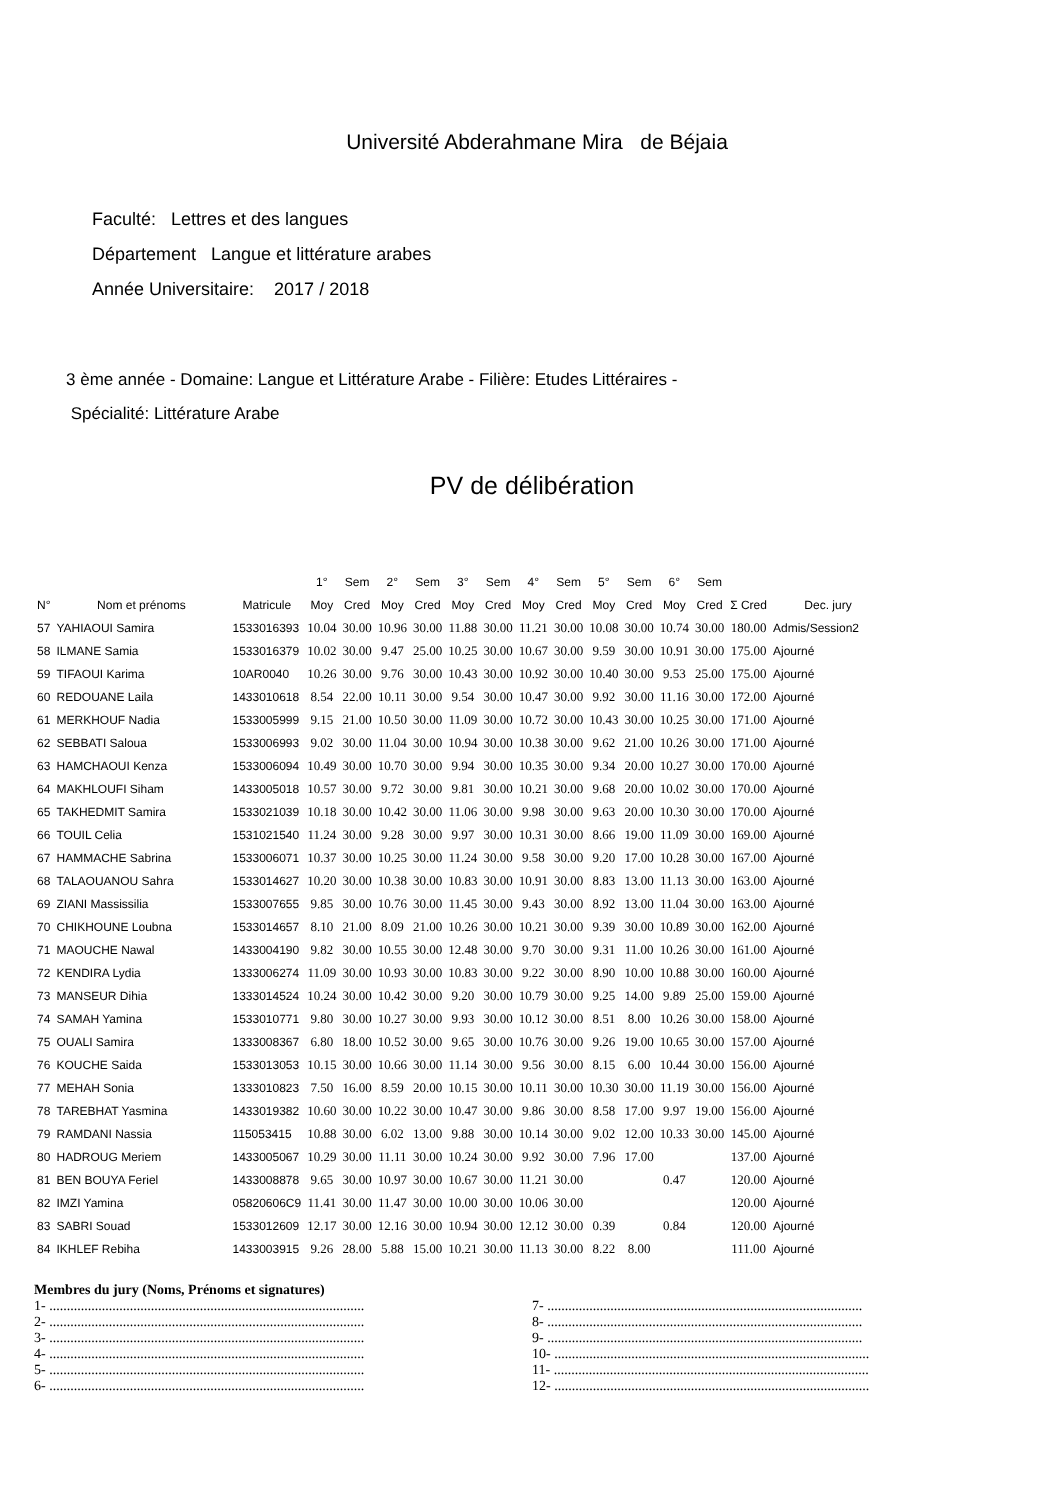Université Abderahmane Mira de Béjaia
Faculté: Lettres et des langues
Département Langue et littérature arabes
Année Universitaire: 2017 / 2018
3 ème année - Domaine: Langue et Littérature Arabe - Filière: Etudes Littéraires -
Spécialité: Littérature Arabe
PV de délibération
| | | | 1° | Sem | 2° | Sem | 3° | Sem | 4° | Sem | 5° | Sem | 6° | Sem | | |
| --- | --- | --- | --- | --- | --- | --- | --- | --- | --- | --- | --- | --- | --- | --- | --- | --- |
| N° | Nom et prénoms | Matricule | Moy | Cred | Moy | Cred | Moy | Cred | Moy | Cred | Moy | Cred | Moy | Cred | Σ Cred | Dec. jury |
| 57 | YAHIAOUI Samira | 1533016393 | 10.04 | 30.00 | 10.96 | 30.00 | 11.88 | 30.00 | 11.21 | 30.00 | 10.08 | 30.00 | 10.74 | 30.00 | 180.00 | Admis/Session2 |
| 58 | ILMANE Samia | 1533016379 | 10.02 | 30.00 | 9.47 | 25.00 | 10.25 | 30.00 | 10.67 | 30.00 | 9.59 | 30.00 | 10.91 | 30.00 | 175.00 | Ajourné |
| 59 | TIFAOUI Karima | 10AR0040 | 10.26 | 30.00 | 9.76 | 30.00 | 10.43 | 30.00 | 10.92 | 30.00 | 10.40 | 30.00 | 9.53 | 25.00 | 175.00 | Ajourné |
| 60 | REDOUANE Laila | 1433010618 | 8.54 | 22.00 | 10.11 | 30.00 | 9.54 | 30.00 | 10.47 | 30.00 | 9.92 | 30.00 | 11.16 | 30.00 | 172.00 | Ajourné |
| 61 | MERKHOUF Nadia | 1533005999 | 9.15 | 21.00 | 10.50 | 30.00 | 11.09 | 30.00 | 10.72 | 30.00 | 10.43 | 30.00 | 10.25 | 30.00 | 171.00 | Ajourné |
| 62 | SEBBATI Saloua | 1533006993 | 9.02 | 30.00 | 11.04 | 30.00 | 10.94 | 30.00 | 10.38 | 30.00 | 9.62 | 21.00 | 10.26 | 30.00 | 171.00 | Ajourné |
| 63 | HAMCHAOUI Kenza | 1533006094 | 10.49 | 30.00 | 10.70 | 30.00 | 9.94 | 30.00 | 10.35 | 30.00 | 9.34 | 20.00 | 10.27 | 30.00 | 170.00 | Ajourné |
| 64 | MAKHLOUFI Siham | 1433005018 | 10.57 | 30.00 | 9.72 | 30.00 | 9.81 | 30.00 | 10.21 | 30.00 | 9.68 | 20.00 | 10.02 | 30.00 | 170.00 | Ajourné |
| 65 | TAKHEDMIT Samira | 1533021039 | 10.18 | 30.00 | 10.42 | 30.00 | 11.06 | 30.00 | 9.98 | 30.00 | 9.63 | 20.00 | 10.30 | 30.00 | 170.00 | Ajourné |
| 66 | TOUIL Celia | 1531021540 | 11.24 | 30.00 | 9.28 | 30.00 | 9.97 | 30.00 | 10.31 | 30.00 | 8.66 | 19.00 | 11.09 | 30.00 | 169.00 | Ajourné |
| 67 | HAMMACHE Sabrina | 1533006071 | 10.37 | 30.00 | 10.25 | 30.00 | 11.24 | 30.00 | 9.58 | 30.00 | 9.20 | 17.00 | 10.28 | 30.00 | 167.00 | Ajourné |
| 68 | TALAOUANOU Sahra | 1533014627 | 10.20 | 30.00 | 10.38 | 30.00 | 10.83 | 30.00 | 10.91 | 30.00 | 8.83 | 13.00 | 11.13 | 30.00 | 163.00 | Ajourné |
| 69 | ZIANI Massissilia | 1533007655 | 9.85 | 30.00 | 10.76 | 30.00 | 11.45 | 30.00 | 9.43 | 30.00 | 8.92 | 13.00 | 11.04 | 30.00 | 163.00 | Ajourné |
| 70 | CHIKHOUNE Loubna | 1533014657 | 8.10 | 21.00 | 8.09 | 21.00 | 10.26 | 30.00 | 10.21 | 30.00 | 9.39 | 30.00 | 10.89 | 30.00 | 162.00 | Ajourné |
| 71 | MAOUCHE Nawal | 1433004190 | 9.82 | 30.00 | 10.55 | 30.00 | 12.48 | 30.00 | 9.70 | 30.00 | 9.31 | 11.00 | 10.26 | 30.00 | 161.00 | Ajourné |
| 72 | KENDIRA Lydia | 1333006274 | 11.09 | 30.00 | 10.93 | 30.00 | 10.83 | 30.00 | 9.22 | 30.00 | 8.90 | 10.00 | 10.88 | 30.00 | 160.00 | Ajourné |
| 73 | MANSEUR Dihia | 1333014524 | 10.24 | 30.00 | 10.42 | 30.00 | 9.20 | 30.00 | 10.79 | 30.00 | 9.25 | 14.00 | 9.89 | 25.00 | 159.00 | Ajourné |
| 74 | SAMAH Yamina | 1533010771 | 9.80 | 30.00 | 10.27 | 30.00 | 9.93 | 30.00 | 10.12 | 30.00 | 8.51 | 8.00 | 10.26 | 30.00 | 158.00 | Ajourné |
| 75 | OUALI Samira | 1333008367 | 6.80 | 18.00 | 10.52 | 30.00 | 9.65 | 30.00 | 10.76 | 30.00 | 9.26 | 19.00 | 10.65 | 30.00 | 157.00 | Ajourné |
| 76 | KOUCHE Saida | 1533013053 | 10.15 | 30.00 | 10.66 | 30.00 | 11.14 | 30.00 | 9.56 | 30.00 | 8.15 | 6.00 | 10.44 | 30.00 | 156.00 | Ajourné |
| 77 | MEHAH Sonia | 1333010823 | 7.50 | 16.00 | 8.59 | 20.00 | 10.15 | 30.00 | 10.11 | 30.00 | 10.30 | 30.00 | 11.19 | 30.00 | 156.00 | Ajourné |
| 78 | TAREBHAT Yasmina | 1433019382 | 10.60 | 30.00 | 10.22 | 30.00 | 10.47 | 30.00 | 9.86 | 30.00 | 8.58 | 17.00 | 9.97 | 19.00 | 156.00 | Ajourné |
| 79 | RAMDANI Nassia | 115053415 | 10.88 | 30.00 | 6.02 | 13.00 | 9.88 | 30.00 | 10.14 | 30.00 | 9.02 | 12.00 | 10.33 | 30.00 | 145.00 | Ajourné |
| 80 | HADROUG Meriem | 1433005067 | 10.29 | 30.00 | 11.11 | 30.00 | 10.24 | 30.00 | 9.92 | 30.00 | 7.96 | 17.00 | | | 137.00 | Ajourné |
| 81 | BEN BOUYA Feriel | 1433008878 | 9.65 | 30.00 | 10.97 | 30.00 | 10.67 | 30.00 | 11.21 | 30.00 | | | 0.47 | | 120.00 | Ajourné |
| 82 | IMZI Yamina | 05820606C9 | 11.41 | 30.00 | 11.47 | 30.00 | 10.00 | 30.00 | 10.06 | 30.00 | | | | | 120.00 | Ajourné |
| 83 | SABRI Souad | 1533012609 | 12.17 | 30.00 | 12.16 | 30.00 | 10.94 | 30.00 | 12.12 | 30.00 | 0.39 | | 0.84 | | 120.00 | Ajourné |
| 84 | IKHLEF Rebiha | 1433003915 | 9.26 | 28.00 | 5.88 | 15.00 | 10.21 | 30.00 | 11.13 | 30.00 | 8.22 | 8.00 | | | 111.00 | Ajourné |
Membres du jury (Noms, Prénoms et signatures)
1- ..........................................................................................
2- ..........................................................................................
3- ..........................................................................................
4- ..........................................................................................
5- ..........................................................................................
6- ..........................................................................................
7- ..........................................................................................
8- ..........................................................................................
9- ..........................................................................................
10- ..........................................................................................
11- ..........................................................................................
12- ..........................................................................................